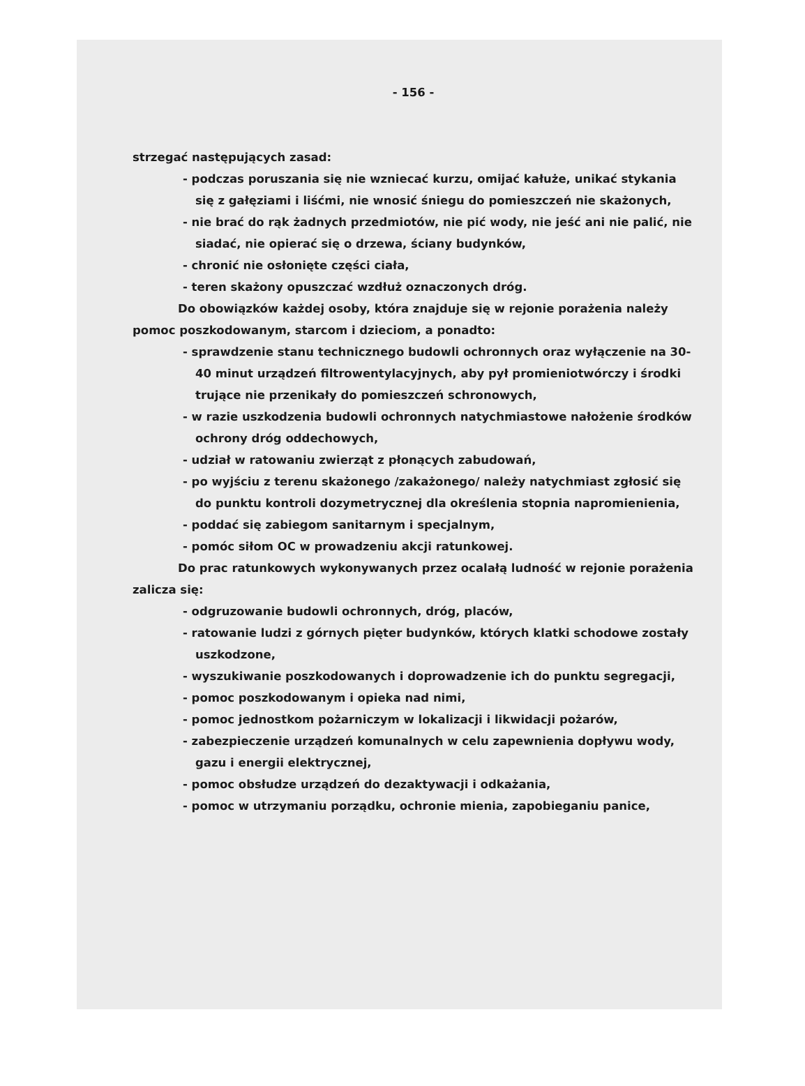- 156 -
strzegać następujących zasad:
- podczas poruszania się nie wzniecać kurzu, omijać kałuże, unikać stykania się z gałęziami i liśćmi, nie wnosić śniegu do pomieszczeń nie skażonych,
- nie brać do rąk żadnych przedmiotów, nie pić wody, nie jeść ani nie palić, nie siadać, nie opierać się o drzewa, ściany budynków,
- chronić nie osłonięte części ciała,
- teren skażony opuszczać wzdłuż oznaczonych dróg.
Do obowiązków każdej osoby, która znajduje się w rejonie porażenia należy pomoc poszkodowanym, starcom i dzieciom, a ponadto:
- sprawdzenie stanu technicznego budowli ochronnych oraz wyłączenie na 30-40 minut urządzeń filtrowentylacyjnych, aby pył promieniotwórczy i środki trujące nie przenikały do pomieszczeń schronowych,
- w razie uszkodzenia budowli ochronnych natychmiastowe nałożenie środków ochrony dróg oddechowych,
- udział w ratowaniu zwierząt z płonących zabudowań,
- po wyjściu z terenu skażonego /zakażonego/ należy natychmiast zgłosić się do punktu kontroli dozymetrycznej dla określenia stopnia napromienienia,
- poddać się zabiegom sanitarnym i specjalnym,
- pomóc siłom OC w prowadzeniu akcji ratunkowej.
Do prac ratunkowych wykonywanych przez ocalałą ludność w rejonie porażenia zalicza się:
- odgruzowanie budowli ochronnych, dróg, placów,
- ratowanie ludzi z górnych pięter budynków, których klatki schodowe zostały uszkodzone,
- wyszukiwanie poszkodowanych i doprowadzenie ich do punktu segregacji,
- pomoc poszkodowanym i opieka nad nimi,
- pomoc jednostkom pożarniczym w lokalizacji i likwidacji pożarów,
- zabezpieczenie urządzeń komunalnych w celu zapewnienia dopływu wody, gazu i energii elektrycznej,
- pomoc obsłudze urządzeń do dezaktywacji i odkażania,
- pomoc w utrzymaniu porządku, ochronie mienia, zapobieganiu panice,